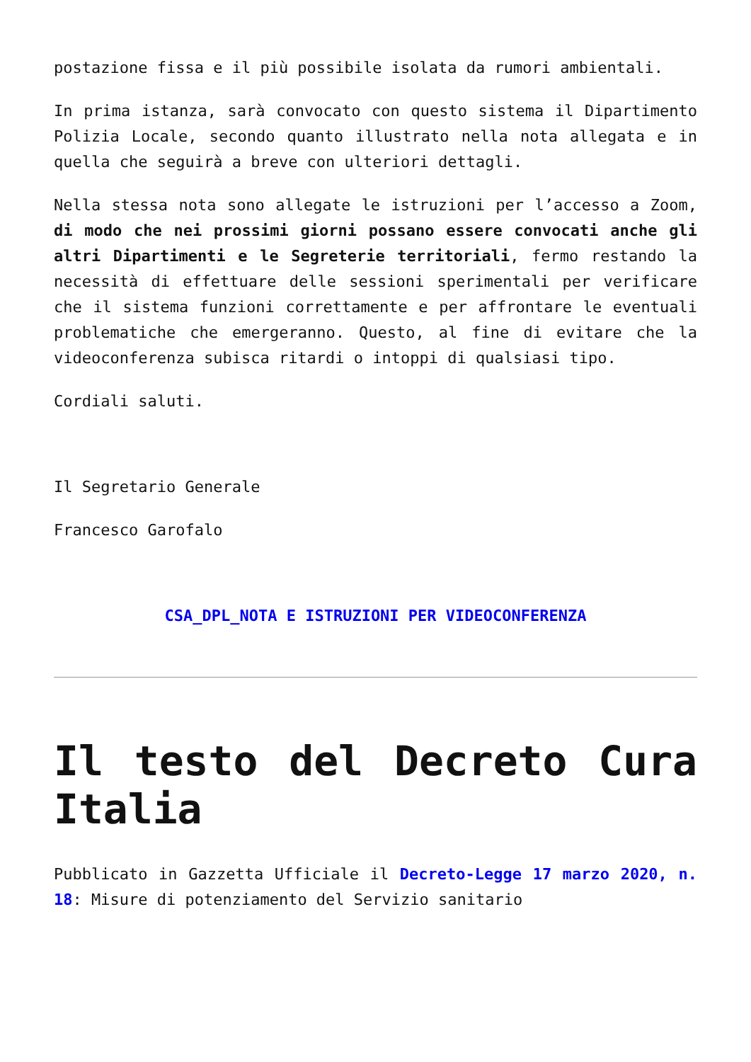postazione fissa e il più possibile isolata da rumori ambientali.
In prima istanza, sarà convocato con questo sistema il Dipartimento Polizia Locale, secondo quanto illustrato nella nota allegata e in quella che seguirà a breve con ulteriori dettagli.
Nella stessa nota sono allegate le istruzioni per l’accesso a Zoom, di modo che nei prossimi giorni possano essere convocati anche gli altri Dipartimenti e le Segreterie territoriali, fermo restando la necessità di effettuare delle sessioni sperimentali per verificare che il sistema funzioni correttamente e per affrontare le eventuali problematiche che emergeranno. Questo, al fine di evitare che la videoconferenza subisca ritardi o intoppi di qualsiasi tipo.
Cordiali saluti.
Il Segretario Generale
Francesco Garofalo
CSA_DPL_NOTA E ISTRUZIONI PER VIDEOCONFERENZA
Il testo del Decreto Cura Italia
Pubblicato in Gazzetta Ufficiale il Decreto-Legge 17 marzo 2020, n. 18: Misure di potenziamento del Servizio sanitario